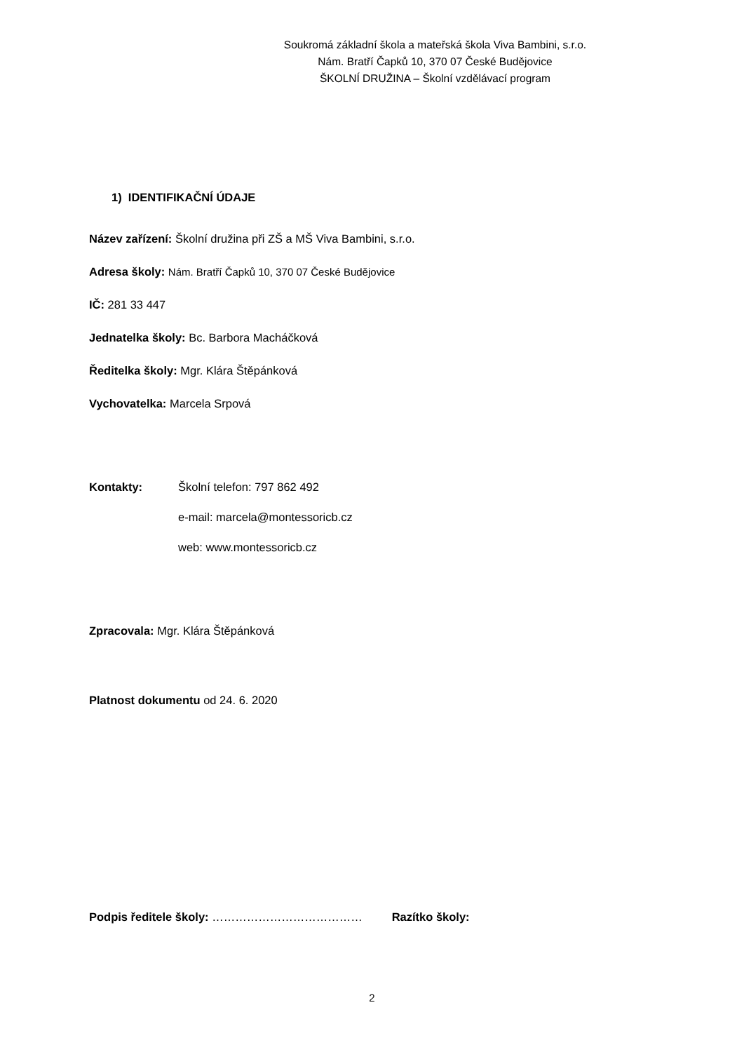Soukromá základní škola a mateřská škola Viva Bambini, s.r.o.
Nám. Bratří Čapků 10, 370 07 České Budějovice
ŠKOLNÍ DRUŽINA – Školní vzdělávací program
1) IDENTIFIKAČNÍ ÚDAJE
Název zařízení: Školní družina při ZŠ a MŠ Viva Bambini, s.r.o.
Adresa školy: Nám. Bratří Čapků 10, 370 07 České Budějovice
IČ: 281 33 447
Jednatelka školy: Bc. Barbora Macháčková
Ředitelka školy: Mgr. Klára Štěpánková
Vychovatelka: Marcela Srpová
Kontakty: Školní telefon: 797 862 492
e-mail: marcela@montessoricb.cz
web: www.montessoricb.cz
Zpracovala: Mgr. Klára Štěpánková
Platnost dokumentu od 24. 6. 2020
Podpis ředitele školy: ………………………………… Razítko školy:
2